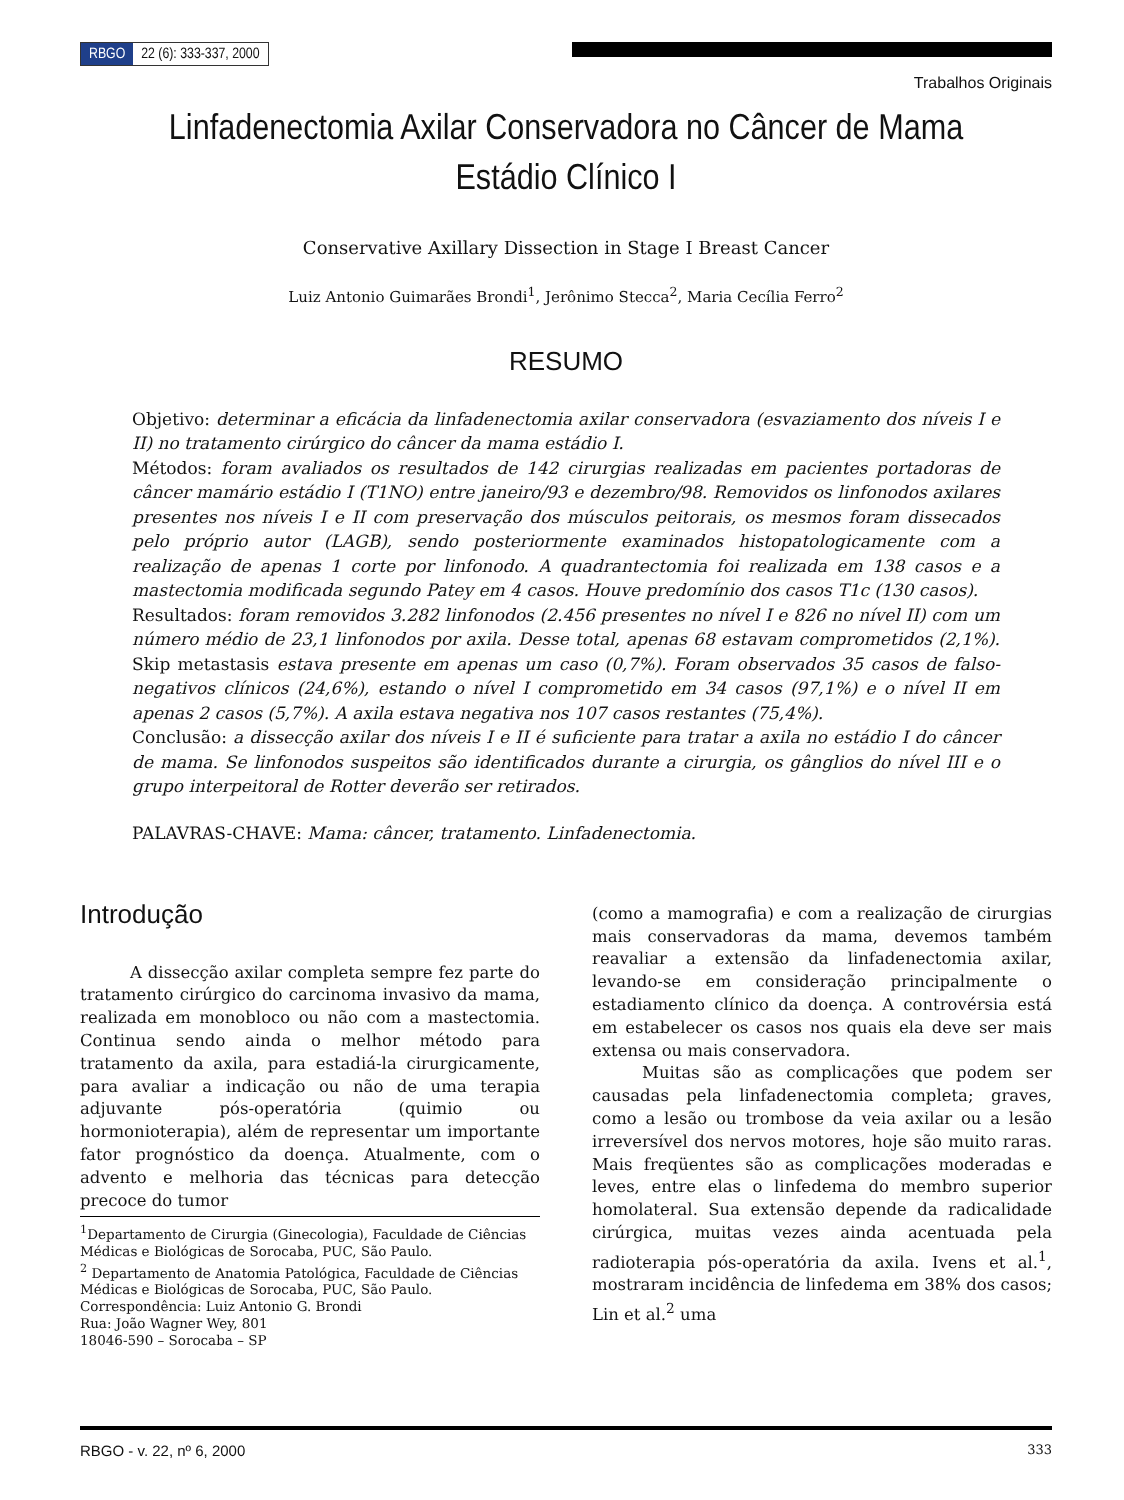RBGO 22 (6): 333-337, 2000
Trabalhos Originais
Linfadenectomia Axilar Conservadora no Câncer de Mama
Estádio Clínico I
Conservative Axillary Dissection in Stage I Breast Cancer
Luiz Antonio Guimarães Brondi<sup>1</sup>, Jerônimo Stecca<sup>2</sup>, Maria Cecília Ferro<sup>2</sup>
RESUMO
Objetivo: determinar a eficácia da linfadenectomia axilar conservadora (esvaziamento dos níveis I e II) no tratamento cirúrgico do câncer da mama estádio I.
Métodos: foram avaliados os resultados de 142 cirurgias realizadas em pacientes portadoras de câncer mamário estádio I (T1NO) entre janeiro/93 e dezembro/98. Removidos os linfonodos axilares presentes nos níveis I e II com preservação dos músculos peitorais, os mesmos foram dissecados pelo próprio autor (LAGB), sendo posteriormente examinados histopatologicamente com a realização de apenas 1 corte por linfonodo. A quadrantectomia foi realizada em 138 casos e a mastectomia modificada segundo Patey em 4 casos. Houve predomínio dos casos T1c (130 casos).
Resultados: foram removidos 3.282 linfonodos (2.456 presentes no nível I e 826 no nível II) com um número médio de 23,1 linfonodos por axila. Desse total, apenas 68 estavam comprometidos (2,1%). Skip metastasis estava presente em apenas um caso (0,7%). Foram observados 35 casos de falso-negativos clínicos (24,6%), estando o nível I comprometido em 34 casos (97,1%) e o nível II em apenas 2 casos (5,7%). A axila estava negativa nos 107 casos restantes (75,4%).
Conclusão: a dissecção axilar dos níveis I e II é suficiente para tratar a axila no estádio I do câncer de mama. Se linfonodos suspeitos são identificados durante a cirurgia, os gânglios do nível III e o grupo interpeitoral de Rotter deverão ser retirados.
PALAVRAS-CHAVE: Mama: câncer, tratamento. Linfadenectomia.
Introdução
A dissecção axilar completa sempre fez parte do tratamento cirúrgico do carcinoma invasivo da mama, realizada em monobloco ou não com a mastectomia. Continua sendo ainda o melhor método para tratamento da axila, para estadiá-la cirurgicamente, para avaliar a indicação ou não de uma terapia adjuvante pós-operatória (quimio ou hormonioterapia), além de representar um importante fator prognóstico da doença. Atualmente, com o advento e melhoria das técnicas para detecção precoce do tumor
<sup>1</sup> Departamento de Cirurgia (Ginecologia), Faculdade de Ciências Médicas e Biológicas de Sorocaba, PUC, São Paulo.
<sup>2</sup> Departamento de Anatomia Patológica, Faculdade de Ciências Médicas e Biológicas de Sorocaba, PUC, São Paulo.
Correspondência: Luiz Antonio G. Brondi
Rua: João Wagner Wey, 801
18046-590 – Sorocaba – SP
(como a mamografia) e com a realização de cirurgias mais conservadoras da mama, devemos também reavaliar a extensão da linfadenectomia axilar, levando-se em consideração principalmente o estadiamento clínico da doença. A controvérsia está em estabelecer os casos nos quais ela deve ser mais extensa ou mais conservadora.
Muitas são as complicações que podem ser causadas pela linfadenectomia completa; graves, como a lesão ou trombose da veia axilar ou a lesão irreversível dos nervos motores, hoje são muito raras. Mais freqüentes são as complicações moderadas e leves, entre elas o linfedema do membro superior homolateral. Sua extensão depende da radicalidade cirúrgica, muitas vezes ainda acentuada pela radioterapia pós-operatória da axila. Ivens et al.<sup>1</sup>, mostraram incidência de linfedema em 38% dos casos; Lin et al.<sup>2</sup> uma
RBGO - v. 22, nº 6, 2000 333